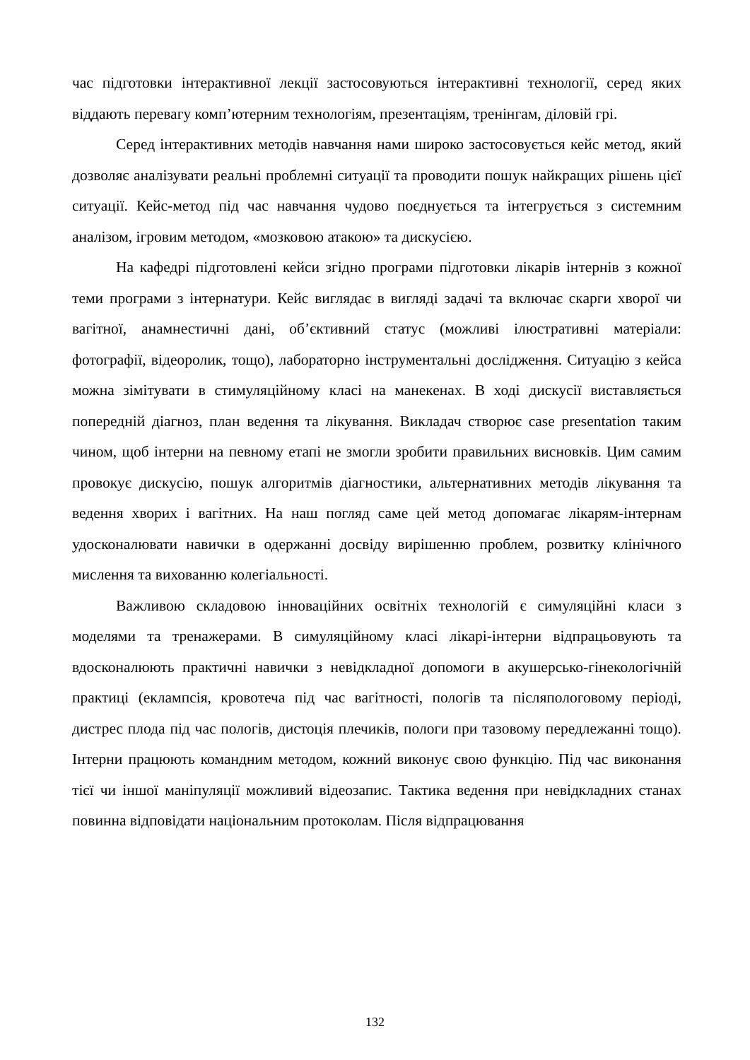час підготовки інтерактивної лекції застосовуються інтерактивні технології, серед яких віддають перевагу комп’ютерним технологіям, презентаціям, тренінгам, діловій грі.
Серед інтерактивних методів навчання нами широко застосовується кейс метод, який дозволяє аналізувати реальні проблемні ситуації та проводити пошук найкращих рішень цієї ситуації. Кейс-метод під час навчання чудово поєднується та інтегрується з системним аналізом, ігровим методом, «мозковою атакою» та дискусією.
На кафедрі підготовлені кейси згідно програми підготовки лікарів інтернів з кожної теми програми з інтернатури. Кейс виглядає в вигляді задачі та включає скарги хворої чи вагітної, анамнестичні дані, об’єктивний статус (можливі ілюстративні матеріали: фотографії, відеоролик, тощо), лабораторно інструментальні дослідження. Ситуацію з кейса можна зімітувати в стимуляційному класі на манекенах. В ході дискусії виставляється попередній діагноз, план ведення та лікування. Викладач створює case presentation таким чином, щоб інтерни на певному етапі не змогли зробити правильних висновків. Цим самим провокує дискусію, пошук алгоритмів діагностики, альтернативних методів лікування та ведення хворих і вагітних. На наш погляд саме цей метод допомагає лікарям-інтернам удосконалювати навички в одержанні досвіду вирішенню проблем, розвитку клінічного мислення та вихованню колегіальності.
Важливою складовою інноваційних освітніх технологій є симуляційні класи з моделями та тренажерами. В симуляційному класі лікарі-інтерни відпрацьовують та вдосконалюють практичні навички з невідкладної допомоги в акушерсько-гінекологічній практиці (еклампсія, кровотеча під час вагітності, пологів та післяпологовому періоді, дистрес плода під час пологів, дистоція плечиків, пологи при тазовому передлежанні тощо). Інтерни працюють командним методом, кожний виконує свою функцію. Під час виконання тієї чи іншої маніпуляції можливий відеозапис. Тактика ведення при невідкладних станах повинна відповідати національним протоколам. Після відпрацювання
132